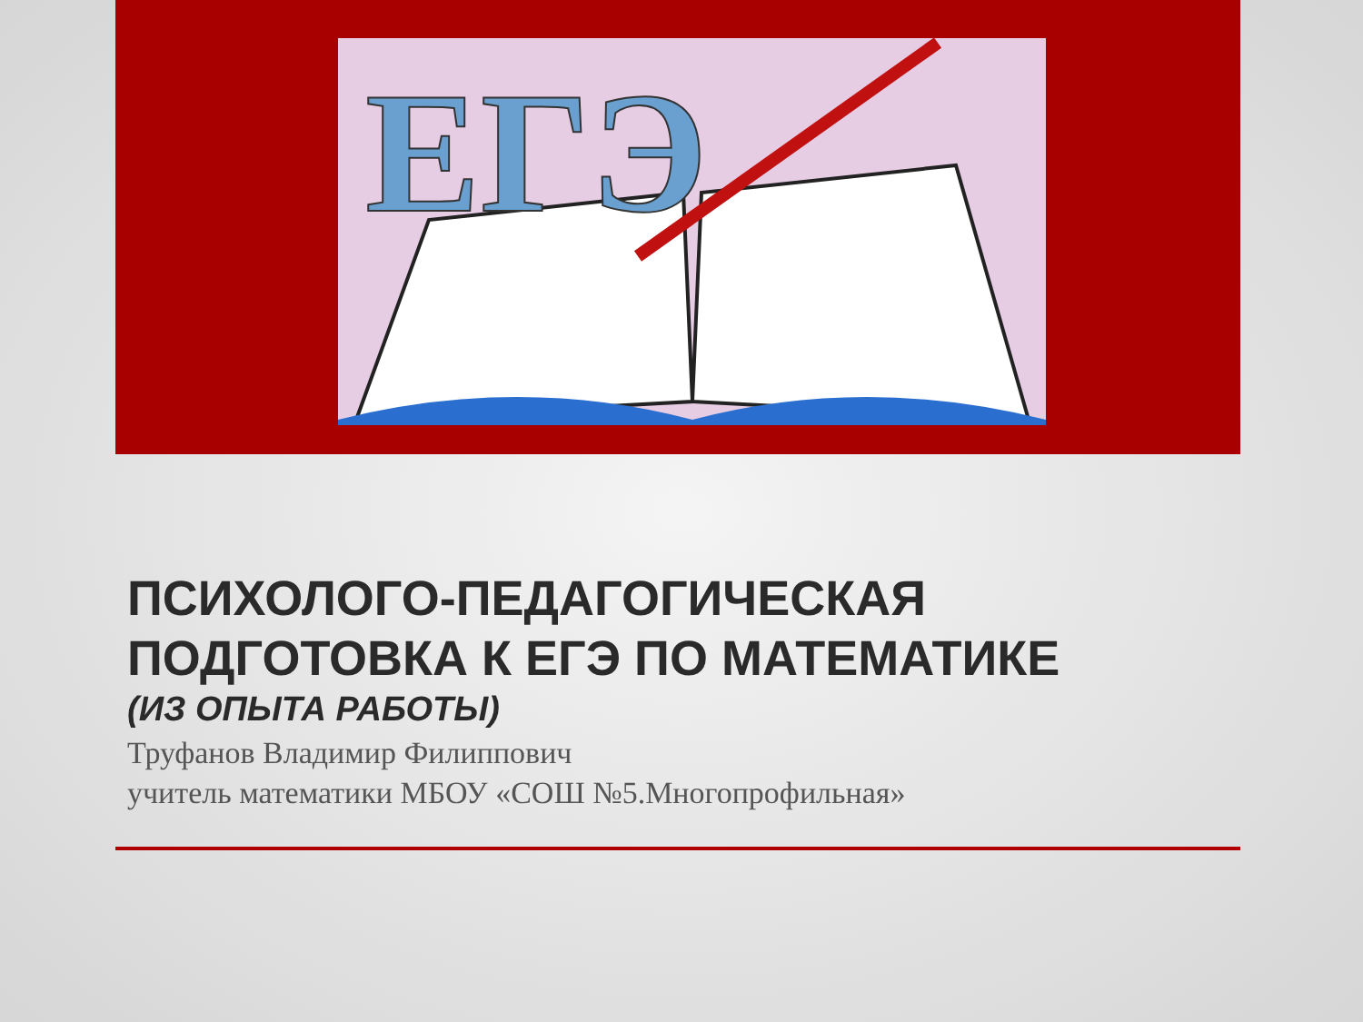ЕГЭ
ПСИХОЛОГО-ПЕДАГОГИЧЕСКАЯ ПОДГОТОВКА К ЕГЭ ПО МАТЕМАТИКЕ
(ИЗ ОПЫТА РАБОТЫ)
Труфанов Владимир Филиппович
учитель математики МБОУ «СОШ №5.Многопрофильная»